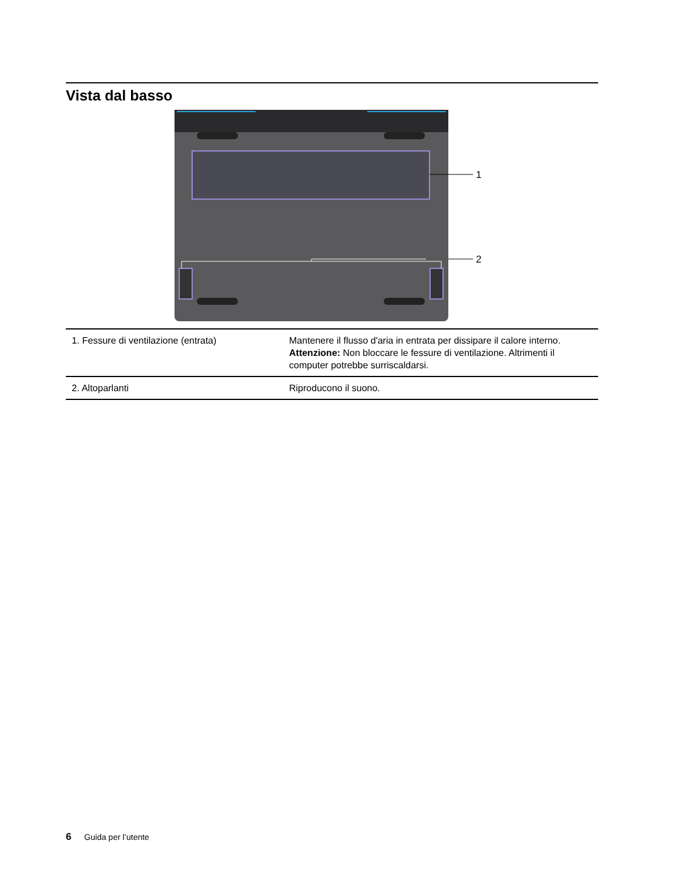Vista dal basso
1
2
| 1. Fessure di ventilazione (entrata) | Mantenere il flusso d'aria in entrata per dissipare il calore interno. Attenzione: Non bloccare le fessure di ventilazione. Altrimenti il computer potrebbe surriscaldarsi. |
| 2. Altoparlanti | Riproducono il suono. |
6 Guida per l’utente